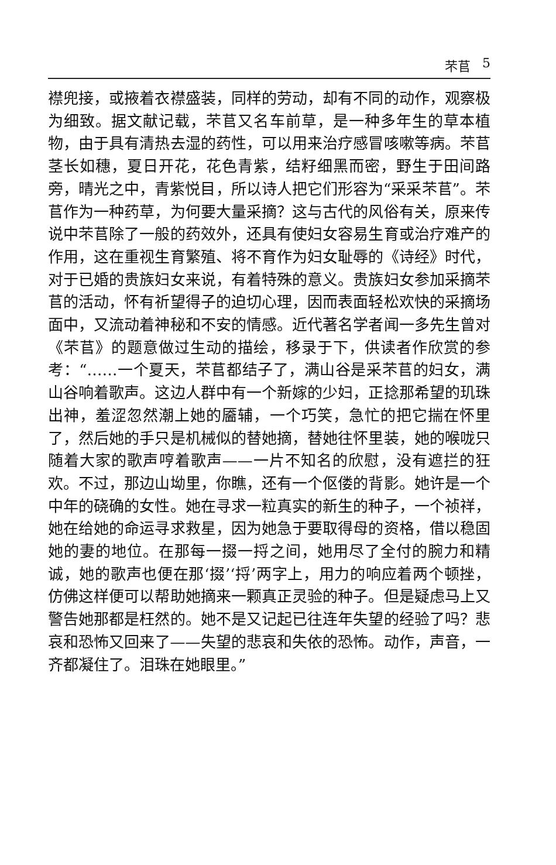芣苢 5
襟兜接，或掖着衣襟盛装，同样的劳动，却有不同的动作，观察极为细致。据文献记载，芣苢又名车前草，是一种多年生的草本植物，由于具有清热去湿的药性，可以用来治疗感冒咳嗽等病。芣苢茎长如穗，夏日开花，花色青紫，结籽细黑而密，野生于田间路旁，晴光之中，青紫悦目，所以诗人把它们形容为“采采芣苢”。芣苢作为一种药草，为何要大量采摘？这与古代的风俗有关，原来传说中芣苢除了一般的药效外，还具有使妇女容易生育或治疗难产的作用，这在重视生育繁殖、将不育作为妇女耻辱的《诗经》时代，对于已婚的贵族妇女来说，有着特殊的意义。贵族妇女参加采摘芣苢的活动，怀有祈望得子的迫切心理，因而表面轻松欢快的采摘场面中，又流动着神秘和不安的情感。近代著名学者闻一多先生曾对《芣苢》的题意做过生动的描绘，移录于下，供读者作欣赏的参考：“……一个夏天，芣苢都结子了，满山谷是采芣苢的妇女，满山谷响着歌声。这边人群中有一个新嫁的少妇，正捻那希望的玑珠出神，羞涩忽然潮上她的靥辅，一个巧笑，急忙的把它揣在怀里了，然后她的手只是机械似的替她摘，替她往怀里装，她的喉咙只随着大家的歌声哼着歌声——一片不知名的欣慰，没有遮拦的狂欢。不过，那边山坳里，你瞧，还有一个伛偻的背影。她许是一个中年的硗确的女性。她在寻求一粒真实的新生的种子，一个祯祥，她在给她的命运寻求救星，因为她急于要取得母的资格，借以稳固她的妻的地位。在那每一掇一捋之间，她用尽了全付的腕力和精诚，她的歌声也便在那‘掇’‘捋’两字上，用力的响应着两个顿挫，仿佛这样便可以帮助她摘来一颗真正灵验的种子。但是疑虑马上又警告她那都是枉然的。她不是又记起已往连年失望的经验了吗？悲哀和恐怖又回来了——失望的悲哀和失依的恐怖。动作，声音，一齐都凝住了。泪珠在她眼里。”